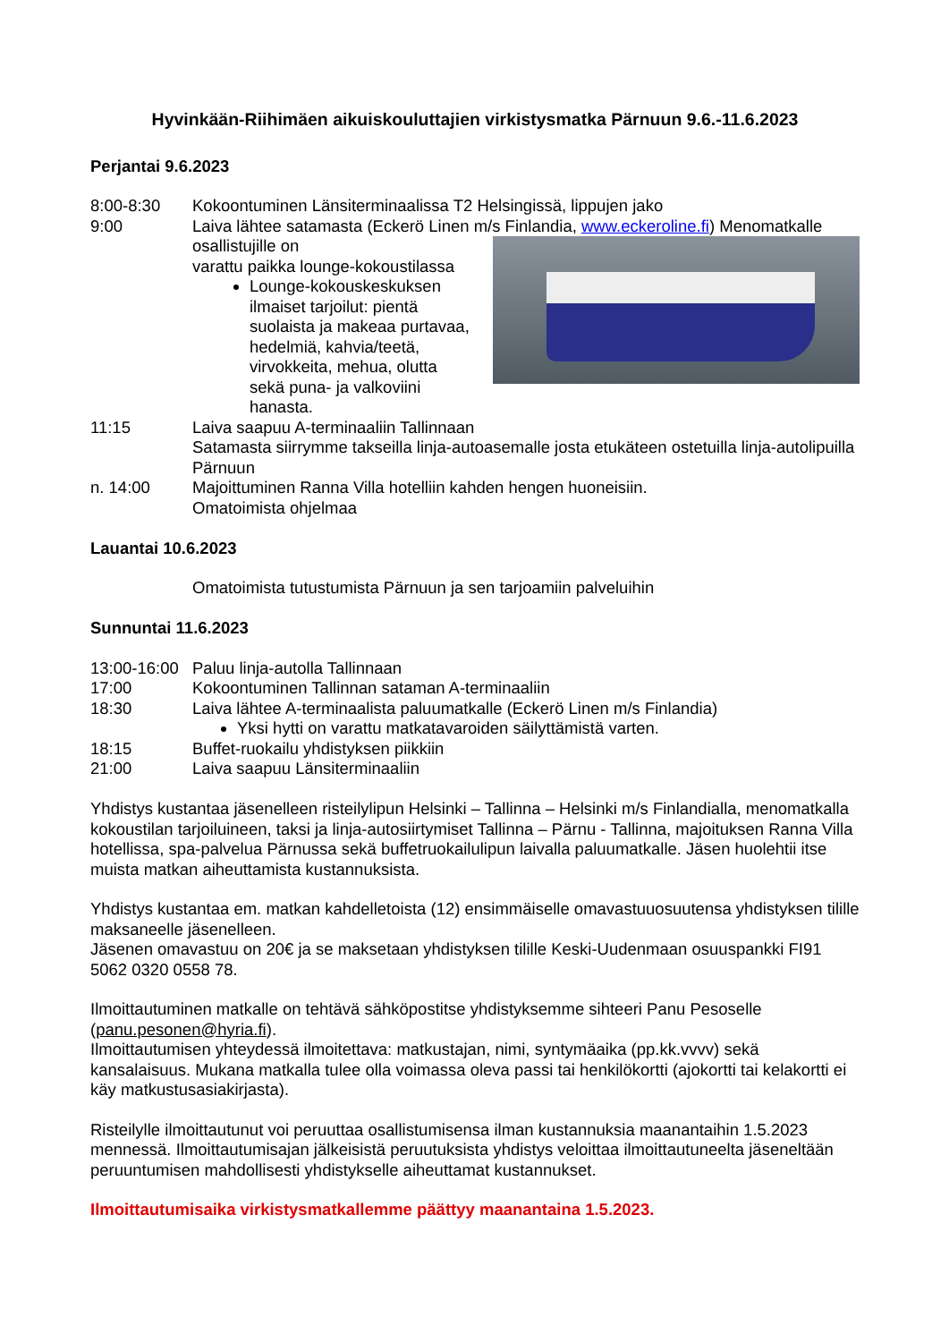Hyvinkään-Riihimäen aikuiskouluttajien virkistysmatka Pärnuun 9.6.-11.6.2023
Perjantai 9.6.2023
8:00-8:30 Kokoontuminen Länsiterminaalissa T2 Helsingissä, lippujen jako
9:00 Laiva lähtee satamasta (Eckerö Linen m/s Finlandia, www.eckeroline.fi)
Menomatkalle osallistujille on
varattu paikka lounge-kokoustilassa
Lounge-kokouskeskuksen ilmaiset tarjoilut: pientä suolaista ja makeaa purtavaa, hedelmiä, kahvia/teetä, virvokkeita, mehua, olutta sekä puna- ja valkoviini hanasta.
11:15 Laiva saapuu A-terminaaliin Tallinnaan
Satamasta siirrymme takseilla linja-autoasemalle josta etukäteen ostetuilla linja-autolipuilla Pärnuun
n. 14:00 Majoittuminen Ranna Villa hotelliin kahden hengen huoneisiin.
Omatoimista ohjelmaa
Lauantai 10.6.2023
Omatoimista tutustumista Pärnuun ja sen tarjoamiin palveluihin
Sunnuntai 11.6.2023
13:00-16:00
Paluu linja-autolla Tallinnaan
17:00 Kokoontuminen Tallinnan sataman A-terminaaliin
18:30 Laiva lähtee A-terminaalista paluumatkalle (Eckerö Linen m/s Finlandia)
Yksi hytti on varattu matkatavaroiden säilyttämistä varten.
18:15 Buffet-ruokailu yhdistyksen piikkiin
21:00 Laiva saapuu Länsiterminaaliin
Yhdistys kustantaa jäsenelleen risteilylipun Helsinki – Tallinna – Helsinki m/s Finlandialla, menomatkalla kokoustilan tarjoiluineen, taksi ja linja-autosiirtymiset Tallinna – Pärnu - Tallinna, majoituksen Ranna Villa hotellissa, spa-palvelua Pärnussa sekä buffetruokailulipun laivalla paluumatkalle. Jäsen huolehtii itse muista matkan aiheuttamista kustannuksista.
Yhdistys kustantaa em. matkan kahdelletoista (12) ensimmäiselle omavastuuosuutensa yhdistyksen tilille maksaneelle jäsenelleen.
Jäsenen omavastuu on 20€ ja se maksetaan yhdistyksen tilille Keski-Uudenmaan osuuspankki FI91 5062 0320 0558 78.
Ilmoittautuminen matkalle on tehtävä sähköpostitse yhdistyksemme sihteeri Panu Pesoselle (panu.pesonen@hyria.fi).
Ilmoittautumisen yhteydessä ilmoitettava: matkustajan, nimi, syntymäaika (pp.kk.vvvv) sekä kansalaisuus. Mukana matkalla tulee olla voimassa oleva passi tai henkilökortti (ajokortti tai kelakortti ei käy matkustusasiakirjasta).
Risteilylle ilmoittautunut voi peruuttaa osallistumisensa ilman kustannuksia maanantaihin 1.5.2023 mennessä. Ilmoittautumisajan jälkeisistä peruutuksista yhdistys veloittaa ilmoittautuneelta jäseneltään peruuntumisen mahdollisesti yhdistykselle aiheuttamat kustannukset.
Ilmoittautumisaika virkistysmatkallemme päättyy maanantaina 1.5.2023.